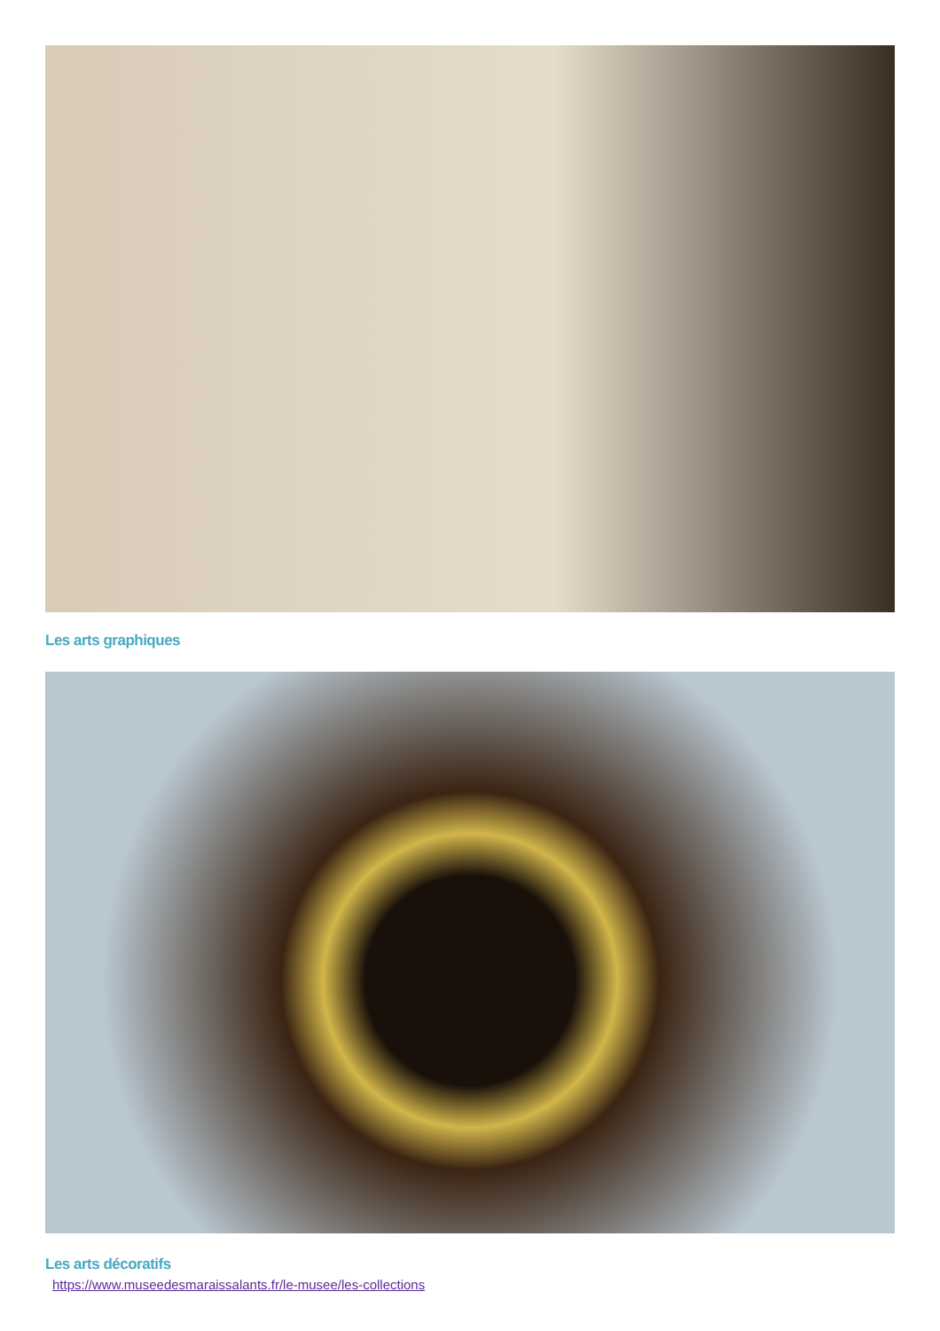Les arts graphiques
Les arts décoratifs
https://www.museedesmaraissalants.fr/le-musee/les-collections